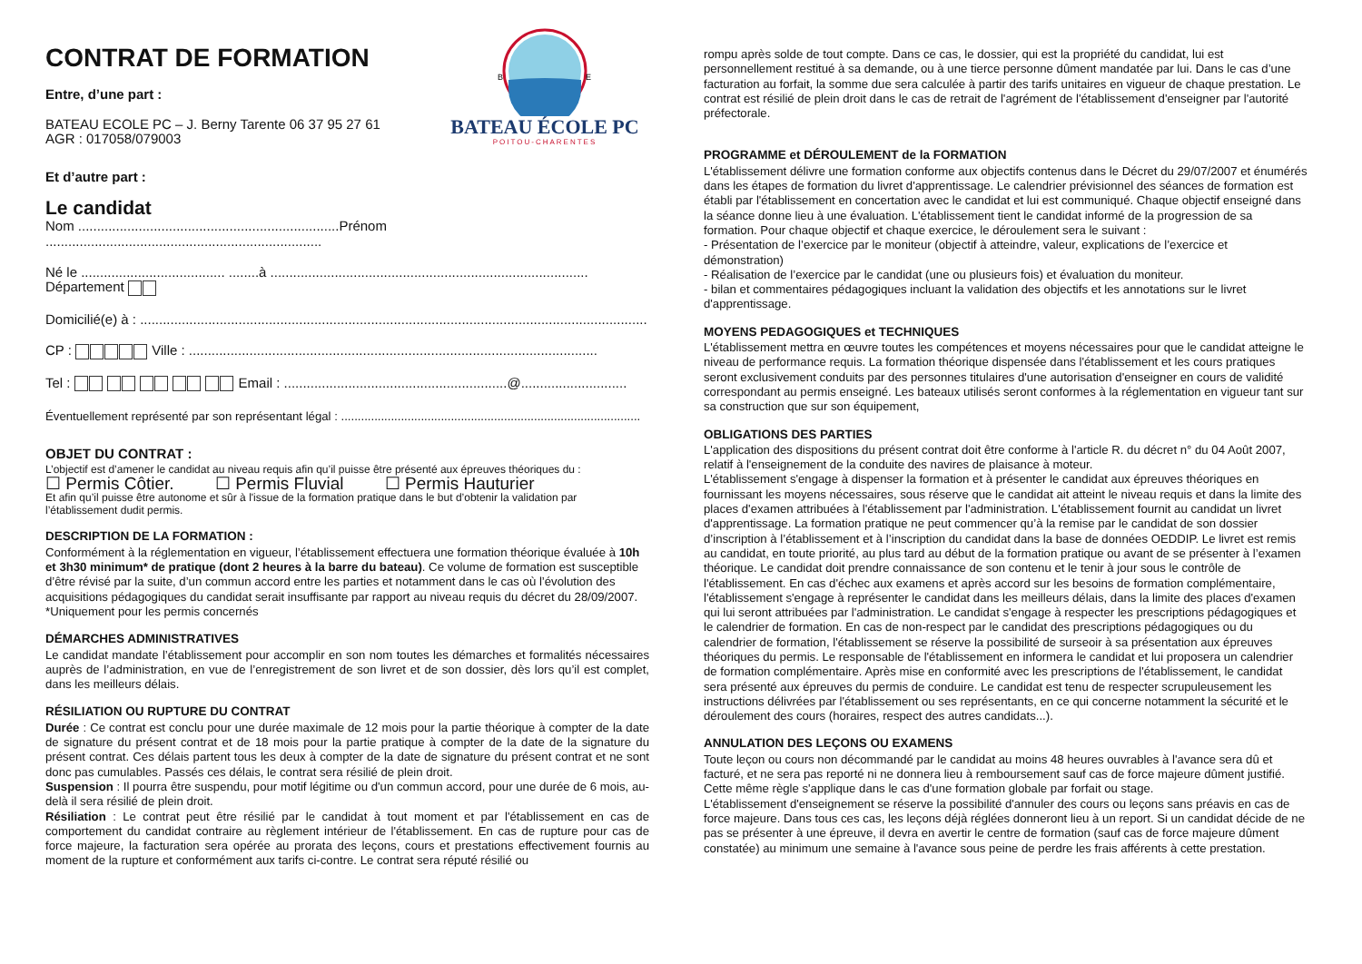CONTRAT DE FORMATION
Entre, d’une part :
BATEAU ECOLE PC – J. Berny Tarente 06 37 95 27 61
AGR : 017058/079003
B
E
BATEAU ÉCOLE PC
POITOU-CHARENTES
Et d’autre part :
Le candidat
Nom .....................................................................Prénom .........................................................................
Né le ...................................... ........à .................................................................................... Département
Domicilié(e) à : ......................................................................................................................................
CP : Ville : ............................................................................................................
Tel : Email : ...........................................................@............................
Éventuellement représenté par son représentant légal : ..........................................................................................
OBJET DU CONTRAT :
L’objectif est d’amener le candidat au niveau requis afin qu’il puisse être présenté aux épreuves théoriques du :
☐ Permis Côtier. ☐ Permis Fluvial ☐ Permis Hauturier
Et afin qu’il puisse être autonome et sûr à l'issue de la formation pratique dans le but d’obtenir la validation par l’établissement dudit permis.
DESCRIPTION DE LA FORMATION :
Conformément à la réglementation en vigueur, l’établissement effectuera une formation théorique évaluée à 10h et 3h30 minimum* de pratique (dont 2 heures à la barre du bateau). Ce volume de formation est susceptible d’être révisé par la suite, d’un commun accord entre les parties et notamment dans le cas où l’évolution des acquisitions pédagogiques du candidat serait insuffisante par rapport au niveau requis du décret du 28/09/2007. *Uniquement pour les permis concernés
DÉMARCHES ADMINISTRATIVES
Le candidat mandate l’établissement pour accomplir en son nom toutes les démarches et formalités nécessaires auprès de l’administration, en vue de l’enregistrement de son livret et de son dossier, dès lors qu’il est complet, dans les meilleurs délais.
RÉSILIATION OU RUPTURE DU CONTRAT
Durée : Ce contrat est conclu pour une durée maximale de 12 mois pour la partie théorique à compter de la date de signature du présent contrat et de 18 mois pour la partie pratique à compter de la date de la signature du présent contrat. Ces délais partent tous les deux à compter de la date de signature du présent contrat et ne sont donc pas cumulables. Passés ces délais, le contrat sera résilié de plein droit.
Suspension : Il pourra être suspendu, pour motif légitime ou d'un commun accord, pour une durée de 6 mois, au-delà il sera résilié de plein droit.
Résiliation : Le contrat peut être résilié par le candidat à tout moment et par l'établissement en cas de comportement du candidat contraire au règlement intérieur de l'établissement. En cas de rupture pour cas de force majeure, la facturation sera opérée au prorata des leçons, cours et prestations effectivement fournis au moment de la rupture et conformément aux tarifs ci-contre. Le contrat sera réputé résilié ou
rompu après solde de tout compte. Dans ce cas, le dossier, qui est la propriété du candidat, lui est personnellement restitué à sa demande, ou à une tierce personne dûment mandatée par lui. Dans le cas d’une facturation au forfait, la somme due sera calculée à partir des tarifs unitaires en vigueur de chaque prestation. Le contrat est résilié de plein droit dans le cas de retrait de l'agrément de l'établissement d'enseigner par l'autorité préfectorale.
PROGRAMME et DÉROULEMENT de la FORMATION
L'établissement délivre une formation conforme aux objectifs contenus dans le Décret du 29/07/2007 et énumérés dans les étapes de formation du livret d'apprentissage. Le calendrier prévisionnel des séances de formation est établi par l'établissement en concertation avec le candidat et lui est communiqué. Chaque objectif enseigné dans la séance donne lieu à une évaluation. L'établissement tient le candidat informé de la progression de sa formation. Pour chaque objectif et chaque exercice, le déroulement sera le suivant :
- Présentation de l’exercice par le moniteur (objectif à atteindre, valeur, explications de l’exercice et démonstration)
- Réalisation de l’exercice par le candidat (une ou plusieurs fois) et évaluation du moniteur.
- bilan et commentaires pédagogiques incluant la validation des objectifs et les annotations sur le livret d'apprentissage.
MOYENS PEDAGOGIQUES et TECHNIQUES
L'établissement mettra en œuvre toutes les compétences et moyens nécessaires pour que le candidat atteigne le niveau de performance requis. La formation théorique dispensée dans l'établissement et les cours pratiques seront exclusivement conduits par des personnes titulaires d'une autorisation d'enseigner en cours de validité correspondant au permis enseigné. Les bateaux utilisés seront conformes à la réglementation en vigueur tant sur sa construction que sur son équipement,
OBLIGATIONS DES PARTIES
L'application des dispositions du présent contrat doit être conforme à l'article R. du décret n° du 04 Août 2007, relatif à l'enseignement de la conduite des navires de plaisance à moteur.
L'établissement s'engage à dispenser la formation et à présenter le candidat aux épreuves théoriques en fournissant les moyens nécessaires, sous réserve que le candidat ait atteint le niveau requis et dans la limite des places d'examen attribuées à l'établissement par l'administration. L'établissement fournit au candidat un livret d'apprentissage. La formation pratique ne peut commencer qu’à la remise par le candidat de son dossier d’inscription à l’établissement et à l’inscription du candidat dans la base de données OEDDIP. Le livret est remis au candidat, en toute priorité, au plus tard au début de la formation pratique ou avant de se présenter à l’examen théorique. Le candidat doit prendre connaissance de son contenu et le tenir à jour sous le contrôle de l'établissement. En cas d'échec aux examens et après accord sur les besoins de formation complémentaire, l'établissement s'engage à représenter le candidat dans les meilleurs délais, dans la limite des places d'examen qui lui seront attribuées par l'administration. Le candidat s'engage à respecter les prescriptions pédagogiques et le calendrier de formation. En cas de non-respect par le candidat des prescriptions pédagogiques ou du calendrier de formation, l'établissement se réserve la possibilité de surseoir à sa présentation aux épreuves théoriques du permis. Le responsable de l'établissement en informera le candidat et lui proposera un calendrier de formation complémentaire. Après mise en conformité avec les prescriptions de l'établissement, le candidat sera présenté aux épreuves du permis de conduire. Le candidat est tenu de respecter scrupuleusement les instructions délivrées par l'établissement ou ses représentants, en ce qui concerne notamment la sécurité et le déroulement des cours (horaires, respect des autres candidats...).
ANNULATION DES LEÇONS OU EXAMENS
Toute leçon ou cours non décommandé par le candidat au moins 48 heures ouvrables à l'avance sera dû et facturé, et ne sera pas reporté ni ne donnera lieu à remboursement sauf cas de force majeure dûment justifié. Cette même règle s'applique dans le cas d'une formation globale par forfait ou stage.
L'établissement d'enseignement se réserve la possibilité d'annuler des cours ou leçons sans préavis en cas de force majeure. Dans tous ces cas, les leçons déjà réglées donneront lieu à un report. Si un candidat décide de ne pas se présenter à une épreuve, il devra en avertir le centre de formation (sauf cas de force majeure dûment constatée) au minimum une semaine à l'avance sous peine de perdre les frais afférents à cette prestation.